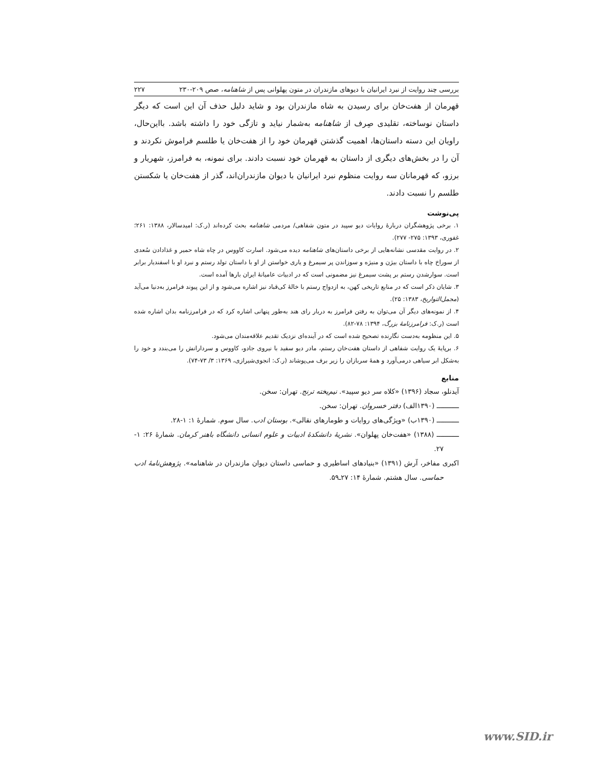بررسی چند روایت از نبرد ایرانیان با دیوهای مازندران در متون پهلوانی پس از شاهنامه، صص ۲۰۹-۲۳۰ ۲۲۷
قهرمان از هفت‌خان برای رسیدن به شاه مازندران بود و شاید دلیل حذف آن این است که دیگر داستان نوساخته، تقلیدی صِرف از شاهنامه به‌شمار نیاید و تازگی خود را داشته باشد. بااین‌حال، راویان این دسته داستان‌ها، اهمیت گذشتن قهرمان خود را از هفت‌خان یا طلسم فراموش نکردند و آن را در بخش‌های دیگری از داستان به قهرمان خود نسبت دادند. برای نمونه، به فرامرز، شهریار و برزو، که قهرمانان سه روایت منظوم نبرد ایرانیان با دیوان مازندران‌اند، گذر از هفت‌خان یا شکستن طلسم را نسبت دادند.
پی‌نوشت
۱. برخی پژوهشگران دربارهٔ روایات دیو سپید در متون شفاهی/ مردمی شاهنامه بحث کرده‌اند (ر.ک: امیدسالار، ۱۳۸۸: ۲۶۱؛ غفوری، ۱۳۹۳: ۲۷۵- ۲۷۷).
۲. در روایت مقدسی نشانه‌هایی از برخی داستان‌های شاهنامه دیده می‌شود. اسارت کاووس در چاه شاه حمیر و غذادادن سُعدی از سوراخ چاه با داستان بیژن و منیژه و سوزاندن پر سیمرغ و یاری خواستن از او با داستان تولد رستم و نبرد او با اسفندیار برابر است. سوارشدن رستم بر پشت سیمرغ نیز مضمونی است که در ادبیات عامیانهٔ ایران بارها آمده است.
۳. شایان ذکر است که در منابع تاریخی کهن، به ازدواج رستم با خالهٔ کی‌قباد نیز اشاره می‌شود و از این پیوند فرامرز به‌دنیا می‌آید (مجمل‌التواریخ، ۱۳۸۳: ۲۵).
۴. از نمونه‌های دیگر آن می‌توان به رفتن فرامرز به دربار رای هند به‌طور پنهانی اشاره کرد که در فرامرزنامه بدان اشاره شده است (ر.ک: فرامرزنامهٔ بزرگ، ۱۳۹۴: ۷۸-۸۲).
۵. این منظومه به‌دست نگارنده تصحیح شده است که در آینده‌ای نزدیک تقدیم علاقه‌مندان می‌شود.
۶. برپایهٔ یک روایت شفاهی از داستان هفت‌خان رستم، مادر دیو سفید با نیروی جادو، کاووس و سردارانش را می‌بندد و خود را به‌شکل ابر سیاهی درمی‌آورد و همهٔ سربازان را زیر برف می‌پوشاند (ر.ک: انجوی‌شیرازی، ۱۳۶۹: ۳/ ۷۳-۷۴).
منابع
آیدنلو، سجاد (۱۳۹۶) «کلاه سر دیو سپید». نیم‌پخته ترنج. تهران: سخن.
ـــــــــــ (۱۳۹۰الف) دفتر خسروان. تهران: سخن.
ـــــــــــ (۱۳۹۰ب) «ویژگی‌های روایات و طومارهای نقالی». بوستان ادب. سال سوم. شمارهٔ ۱: ۱-۲۸.
ـــــــــــ (۱۳۸۸) «هفت‌خان پهلوان». نشریهٔ دانشکدهٔ ادبیات و علوم انسانی دانشگاه باهنر کرمان. شمارهٔ ۲۶: ۱- ۲۷.
اکبری مفاخر، آرش (۱۳۹۱) «بنیادهای اساطیری و حماسی داستان دیوان مازندران در شاهنامه». پژوهش‌نامهٔ ادب حماسی. سال هشتم. شمارهٔ ۱۴: ۲۷ـ۵۹.
www.SID.ir